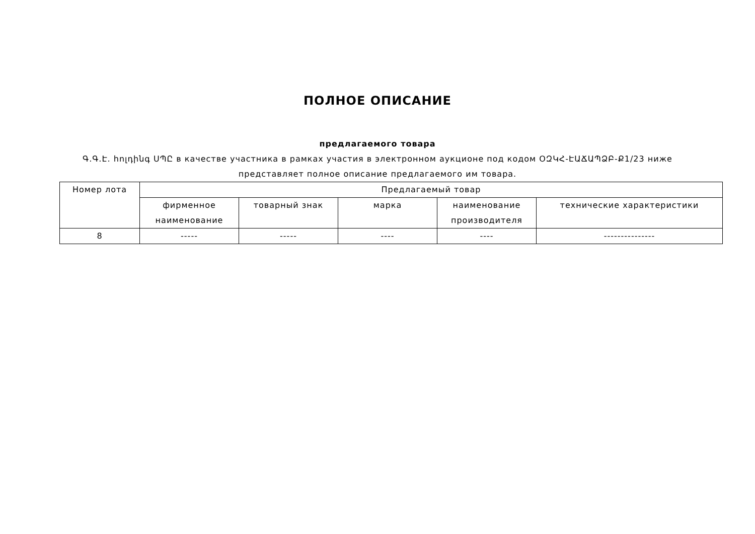ПОЛНОЕ ОПИСАНИЕ
предлагаемого товара
Գ.Գ.Է. հոլդինգ ՍՊԸ в качестве участника в рамках участия в электронном аукционе под кодом ՕԶԿՀ-ԷԱՃԱՊՁԲ-Ք1/23 ниже представляет полное описание предлагаемого им товара.
| Номер лота | Предлагаемый товар | | | | |
| --- | --- | --- | --- | --- | --- |
| | фирменное наименование | товарный знак | марка | наименование производителя | технические характеристики |
| 8 | ----- | ----- | ---- | ---- | --------------- |